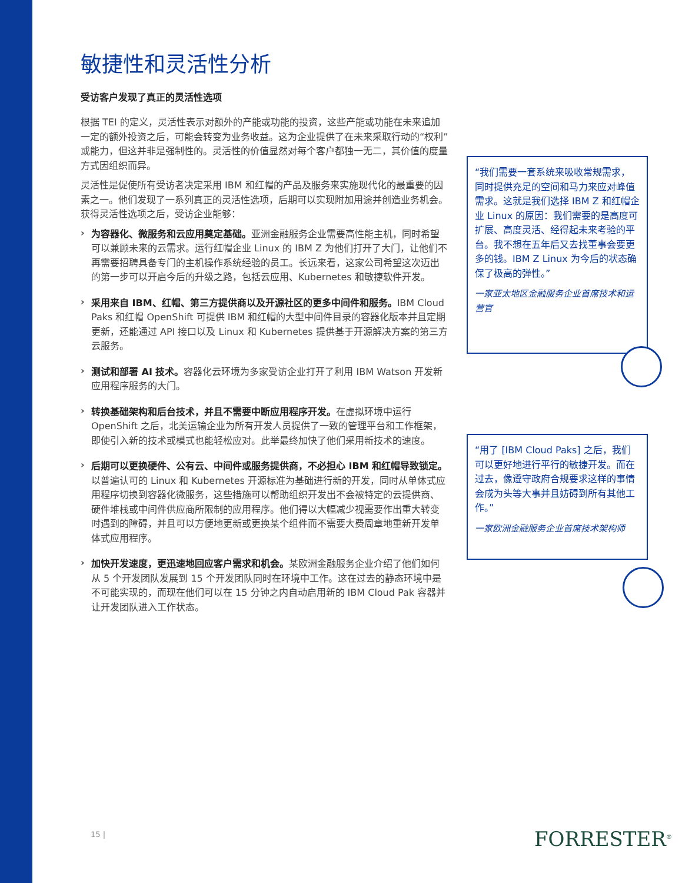敏捷性和灵活性分析
受访客户发现了真正的灵活性选项
根据 TEI 的定义，灵活性表示对额外的产能或功能的投资，这些产能或功能在未来追加一定的额外投资之后，可能会转变为业务收益。这为企业提供了在未来采取行动的“权利”或能力，但这并非是强制性的。灵活性的价值显然对每个客户都独一无二，其价值的度量方式因组织而异。
灵活性是促使所有受访者决定采用 IBM 和红帽的产品及服务来实施现代化的最重要的因素之一。他们发现了一系列真正的灵活性选项，后期可以实现附加用途并创造业务机会。获得灵活性选项之后，受访企业能够：
›
为容器化、微服务和云应用奠定基础。亚洲金融服务企业需要高性能主机，同时希望可以兼顾未来的云需求。运行红帽企业 Linux 的 IBM Z 为他们打开了大门，让他们不再需要招聘具备专门的主机操作系统经验的员工。长远来看，这家公司希望这次迈出的第一步可以开启今后的升级之路，包括云应用、Kubernetes 和敏捷软件开发。
›
采用来自 IBM、红帽、第三方提供商以及开源社区的更多中间件和服务。IBM Cloud Paks 和红帽 OpenShift 可提供 IBM 和红帽的大型中间件目录的容器化版本并且定期更新，还能通过 API 接口以及 Linux 和 Kubernetes 提供基于开源解决方案的第三方云服务。
›
测试和部署 AI 技术。容器化云环境为多家受访企业打开了利用 IBM Watson 开发新应用程序服务的大门。
›
转换基础架构和后台技术，并且不需要中断应用程序开发。在虚拟环境中运行 OpenShift 之后，北美运输企业为所有开发人员提供了一致的管理平台和工作框架，即使引入新的技术或模式也能轻松应对。此举最终加快了他们采用新技术的速度。
›
后期可以更换硬件、公有云、中间件或服务提供商，不必担心 IBM 和红帽导致锁定。以普遍认可的 Linux 和 Kubernetes 开源标准为基础进行新的开发，同时从单体式应用程序切换到容器化微服务，这些措施可以帮助组织开发出不会被特定的云提供商、硬件堆栈或中间件供应商所限制的应用程序。他们得以大幅减少视需要作出重大转变时遇到的障碍，并且可以方便地更新或更换某个组件而不需要大费周章地重新开发单体式应用程序。
›
加快开发速度，更迅速地回应客户需求和机会。某欧洲金融服务企业介绍了他们如何从 5 个开发团队发展到 15 个开发团队同时在环境中工作。这在过去的静态环境中是不可能实现的，而现在他们可以在 15 分钟之内自动启用新的 IBM Cloud Pak 容器并让开发团队进入工作状态。
“我们需要一套系统来吸收常规需求，同时提供充足的空间和马力来应对峰值需求。这就是我们选择 IBM Z 和红帽企业 Linux 的原因：我们需要的是高度可扩展、高度灵活、经得起未来考验的平台。我不想在五年后又去找董事会要更多的钱。IBM Z Linux 为今后的状态确保了极高的弹性。”
一家亚太地区金融服务企业首席技术和运营官
“用了 [IBM Cloud Paks] 之后，我们可以更好地进行平行的敏捷开发。而在过去，像遵守政府合规要求这样的事情会成为头等大事并且妨碍到所有其他工作。”
一家欧洲金融服务企业首席技术架构师
15 | FORRESTER<sup>®</sup>